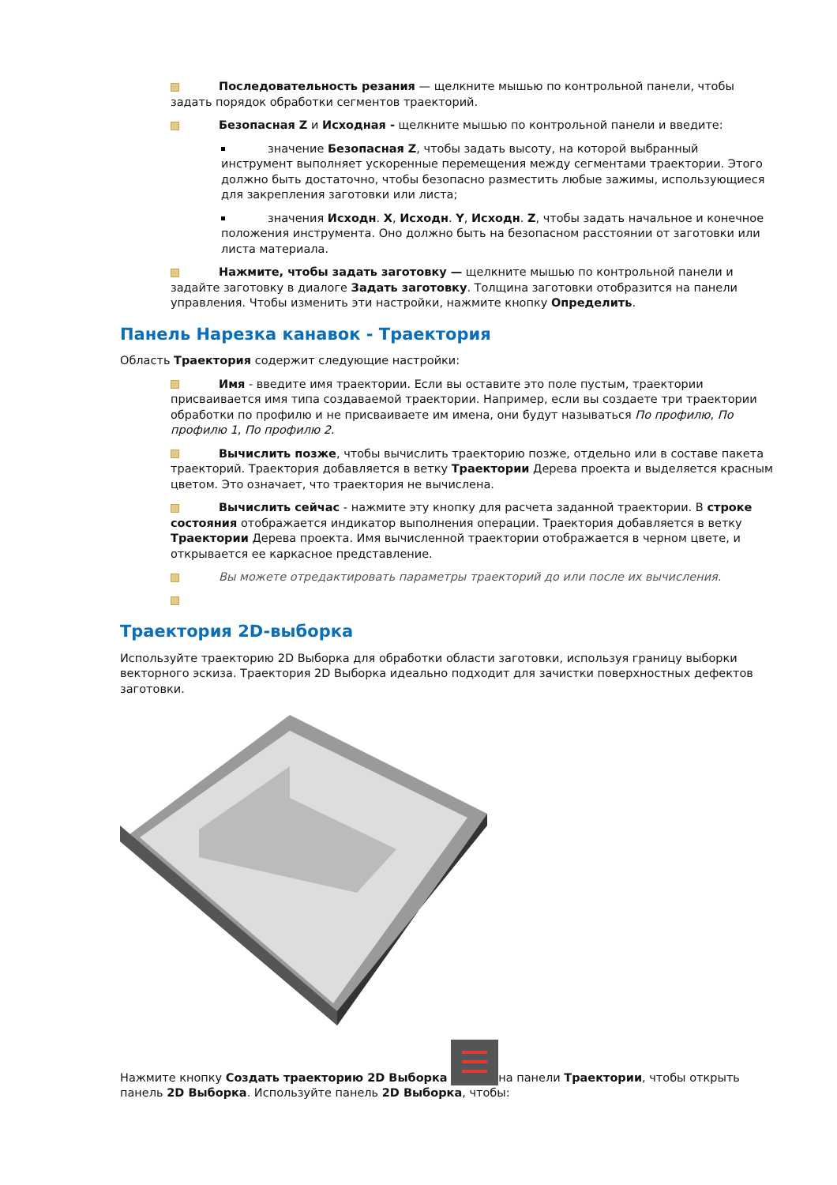Последовательность резания — щелкните мышью по контрольной панели, чтобы задать порядок обработки сегментов траекторий.
Безопасная Z и Исходная - щелкните мышью по контрольной панели и введите:
значение Безопасная Z, чтобы задать высоту, на которой выбранный инструмент выполняет ускоренные перемещения между сегментами траектории. Этого должно быть достаточно, чтобы безопасно разместить любые зажимы, использующиеся для закрепления заготовки или листа;
значения Исходн. X, Исходн. Y, Исходн. Z, чтобы задать начальное и конечное положения инструмента. Оно должно быть на безопасном расстоянии от заготовки или листа материала.
Нажмите, чтобы задать заготовку — щелкните мышью по контрольной панели и задайте заготовку в диалоге Задать заготовку. Толщина заготовки отобразится на панели управления. Чтобы изменить эти настройки, нажмите кнопку Определить.
Панель Нарезка канавок - Траектория
Область Траектория содержит следующие настройки:
Имя - введите имя траектории. Если вы оставите это поле пустым, траектории присваивается имя типа создаваемой траектории. Например, если вы создаете три траектории обработки по профилю и не присваиваете им имена, они будут называться По профилю, По профилю 1, По профилю 2.
Вычислить позже, чтобы вычислить траекторию позже, отдельно или в составе пакета траекторий. Траектория добавляется в ветку Траектории Дерева проекта и выделяется красным цветом. Это означает, что траектория не вычислена.
Вычислить сейчас - нажмите эту кнопку для расчета заданной траектории. В строке состояния отображается индикатор выполнения операции. Траектория добавляется в ветку Траектории Дерева проекта. Имя вычисленной траектории отображается в черном цвете, и открывается ее каркасное представление.
Вы можете отредактировать параметры траекторий до или после их вычисления.
Траектория 2D-выборка
Используйте траекторию 2D Выборка для обработки области заготовки, используя границу выборки векторного эскиза. Траектория 2D Выборка идеально подходит для зачистки поверхностных дефектов заготовки.
Нажмите кнопку Создать траекторию 2D Выборка на панели Траектории, чтобы открыть панель 2D Выборка. Используйте панель 2D Выборка, чтобы: